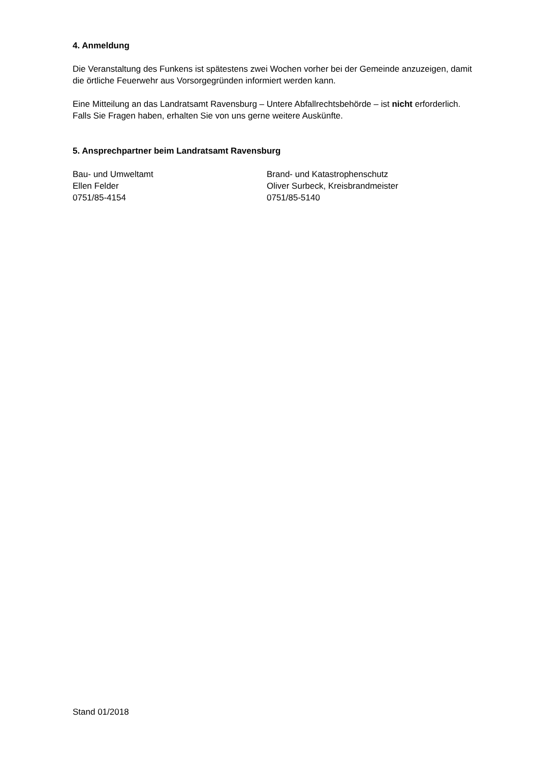4. Anmeldung
Die Veranstaltung des Funkens ist spätestens zwei Wochen vorher bei der Gemeinde anzuzeigen, damit die örtliche Feuerwehr aus Vorsorgegründen informiert werden kann.
Eine Mitteilung an das Landratsamt Ravensburg – Untere Abfallrechtsbehörde – ist nicht erforderlich. Falls Sie Fragen haben, erhalten Sie von uns gerne weitere Auskünfte.
5. Ansprechpartner beim Landratsamt Ravensburg
Bau- und Umweltamt
Ellen Felder
0751/85-4154
Brand- und Katastrophenschutz
Oliver Surbeck, Kreisbrandmeister
0751/85-5140
Stand 01/2018